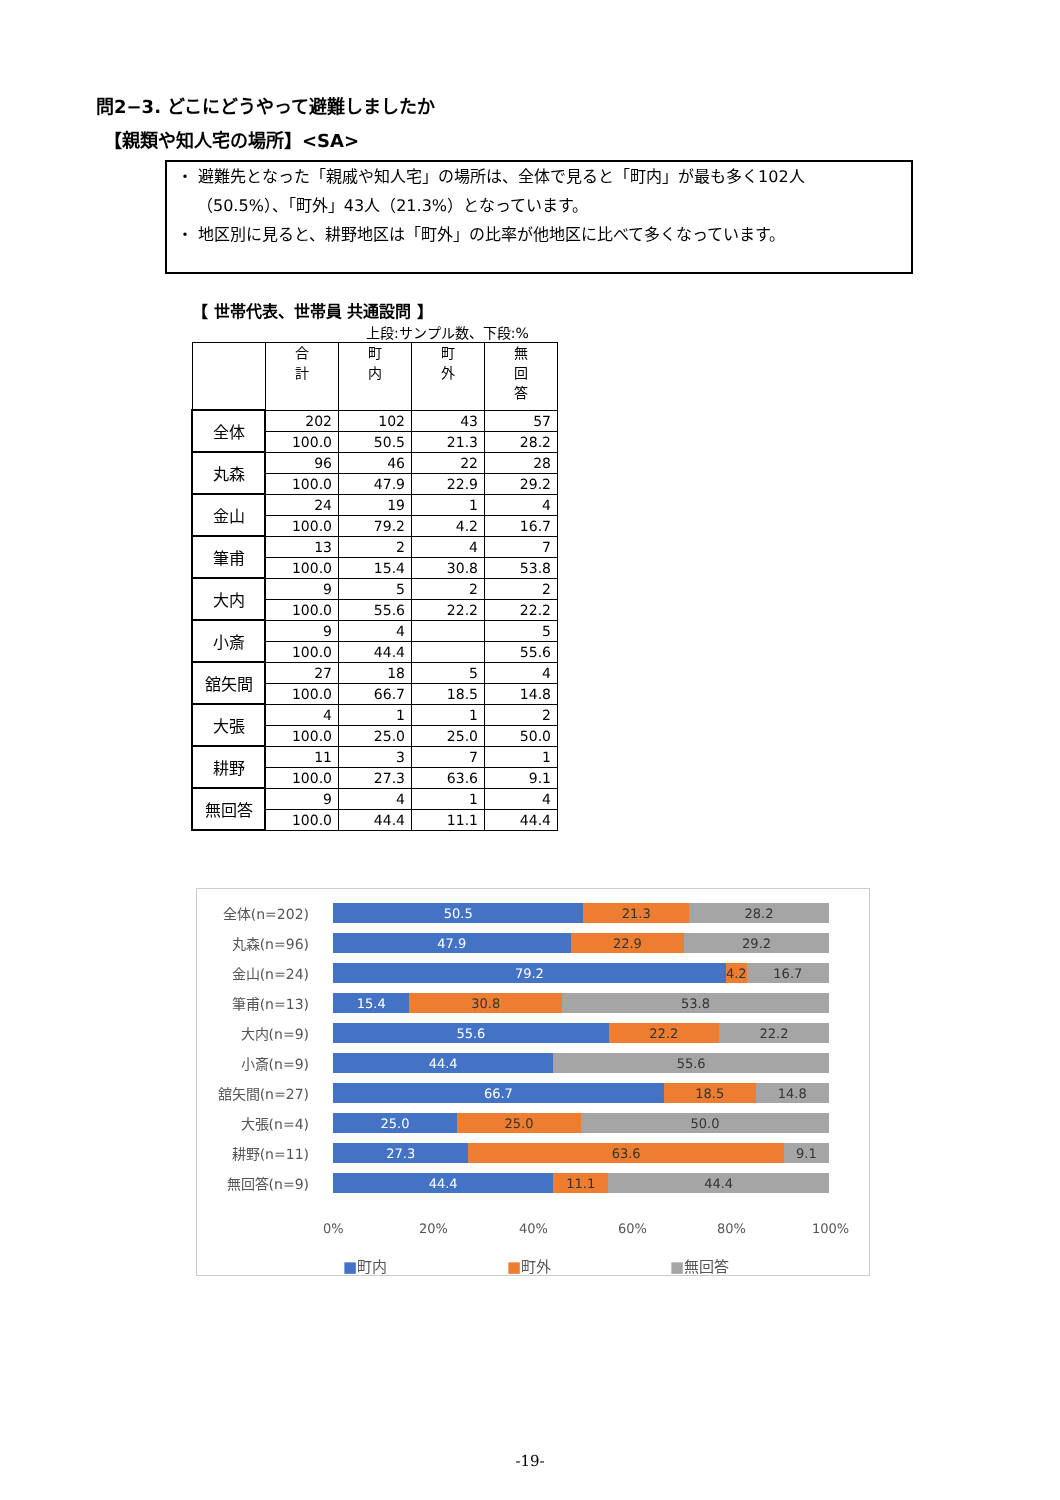問2−3. どこにどうやって避難しましたか
【親類や知人宅の場所】<SA>
・ 避難先となった「親戚や知人宅」の場所は、全体で見ると「町内」が最も多く102人（50.5%）、「町外」43人（21.3%）となっています。
・ 地区別に見ると、耕野地区は「町外」の比率が他地区に比べて多くなっています。
【 世帯代表、世帯員 共通設問 】
上段:サンプル数、下段:%
| | 合 計 | 町 内 | 町 外 | 無 回 答 |
| --- | --- | --- | --- | --- |
| 全体 | 202 | 102 | 43 | 57 |
| | 100.0 | 50.5 | 21.3 | 28.2 |
| 丸森 | 96 | 46 | 22 | 28 |
| | 100.0 | 47.9 | 22.9 | 29.2 |
| 金山 | 24 | 19 | 1 | 4 |
| | 100.0 | 79.2 | 4.2 | 16.7 |
| 筆甫 | 13 | 2 | 4 | 7 |
| | 100.0 | 15.4 | 30.8 | 53.8 |
| 大内 | 9 | 5 | 2 | 2 |
| | 100.0 | 55.6 | 22.2 | 22.2 |
| 小斎 | 9 | 4 | | 5 |
| | 100.0 | 44.4 | | 55.6 |
| 舘矢間 | 27 | 18 | 5 | 4 |
| | 100.0 | 66.7 | 18.5 | 14.8 |
| 大張 | 4 | 1 | 1 | 2 |
| | 100.0 | 25.0 | 25.0 | 50.0 |
| 耕野 | 11 | 3 | 7 | 1 |
| | 100.0 | 27.3 | 63.6 | 9.1 |
| 無回答 | 9 | 4 | 1 | 4 |
| | 100.0 | 44.4 | 11.1 | 44.4 |
全体(n=202)
50.5 21.3 28.2
丸森(n=96)
47.9 22.9 29.2
金山(n=24)
79.2 4.2 16.7
筆甫(n=13)
15.4 30.8 53.8
大内(n=9)
55.6 22.2 22.2
小斎(n=9)
44.4 55.6
舘矢間(n=27)
66.7 18.5 14.8
大張(n=4)
25.0 25.0 50.0
耕野(n=11)
27.3 63.6 9.1
無回答(n=9)
44.4 11.1 44.4
0% 20% 40% 60% 80% 100%
■町内 ■町外 ■無回答
-19-